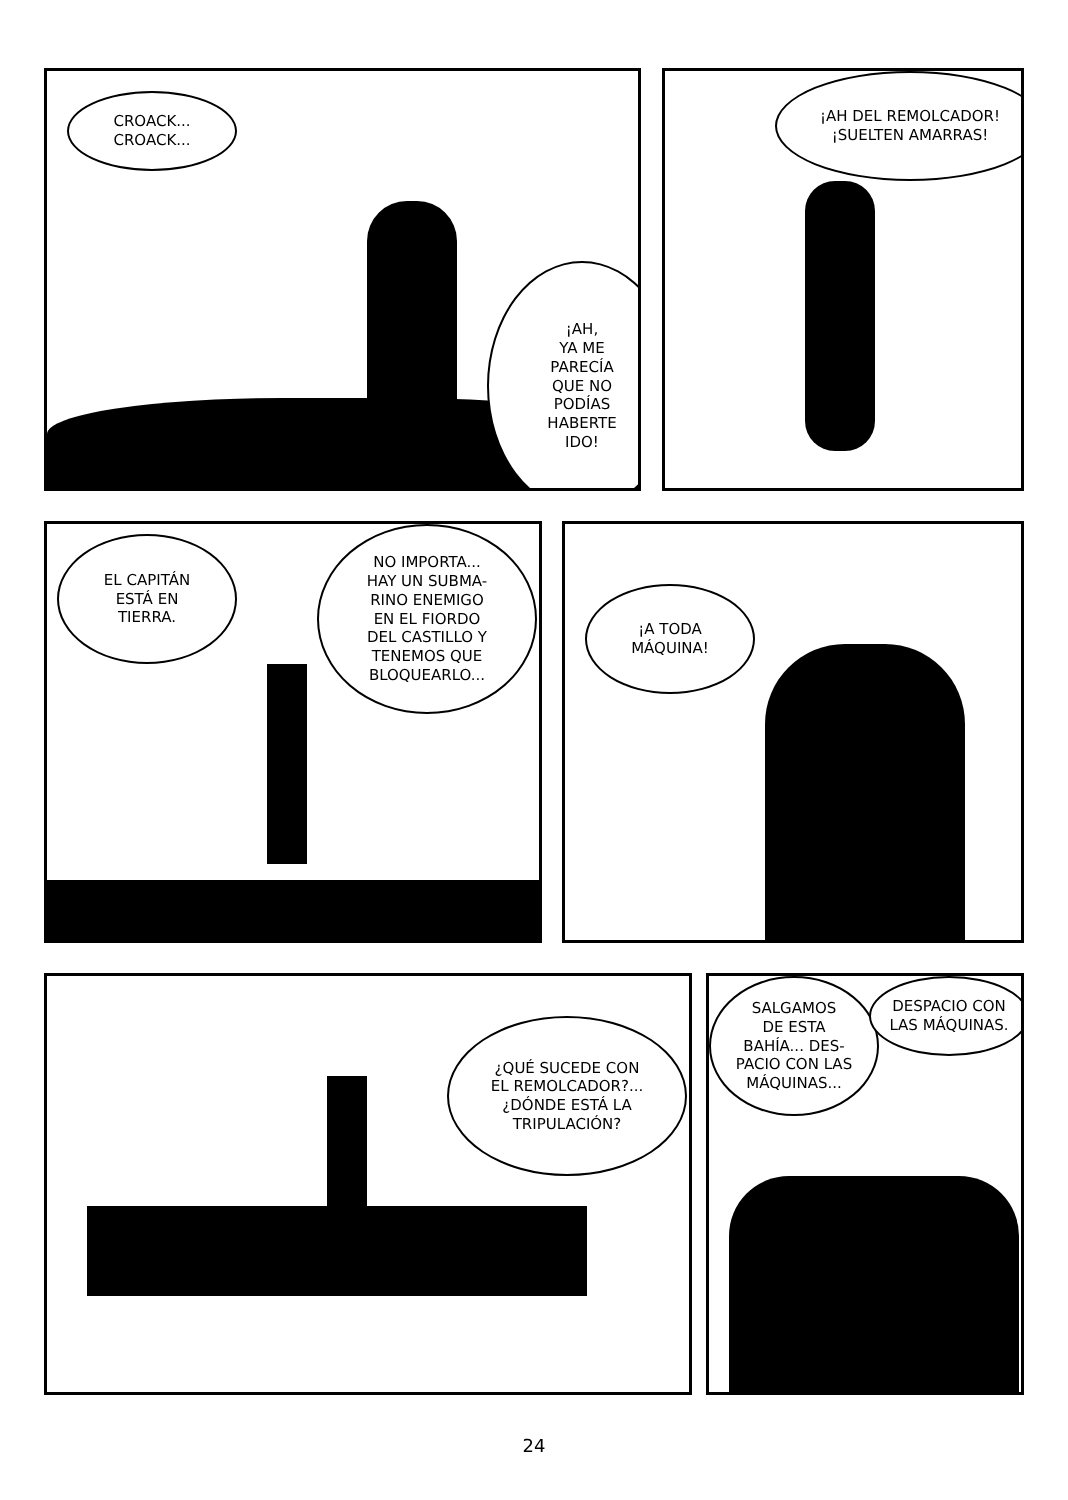CROACK...
CROACK...
¡AH,
YA ME
PARECÍA
QUE NO
PODÍAS
HABERTE
IDO!
¡AH DEL REMOLCADOR!
¡SUELTEN AMARRAS!
EL CAPITÁN
ESTÁ EN
TIERRA.
NO IMPORTA...
HAY UN SUBMA-
RINO ENEMIGO
EN EL FIORDO
DEL CASTILLO Y
TENEMOS QUE
BLOQUEARLO...
¡A TODA
MÁQUINA!
¿QUÉ SUCEDE CON
EL REMOLCADOR?...
¿DÓNDE ESTÁ LA
TRIPULACIÓN?
SALGAMOS
DE ESTA
BAHÍA... DES-
PACIO CON LAS
MÁQUINAS...
DESPACIO CON
LAS MÁQUINAS.
24